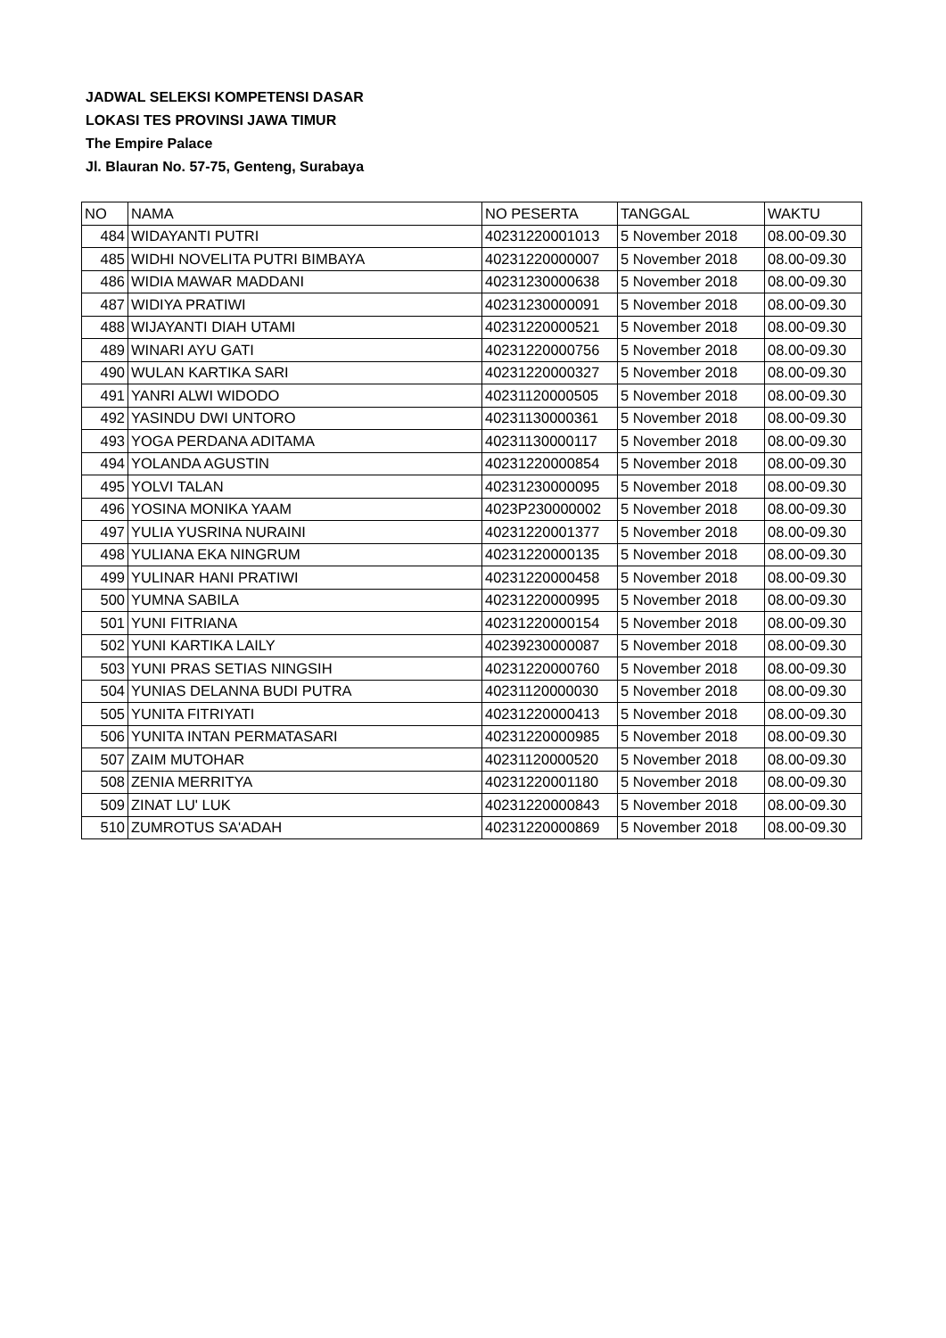JADWAL SELEKSI KOMPETENSI DASAR
LOKASI TES PROVINSI JAWA TIMUR
The Empire Palace
Jl. Blauran No. 57-75, Genteng, Surabaya
| NO | NAMA | NO PESERTA | TANGGAL | WAKTU |
| 484 | WIDAYANTI PUTRI | 40231220001013 | 5 November 2018 | 08.00-09.30 |
| 485 | WIDHI NOVELITA PUTRI BIMBAYA | 40231220000007 | 5 November 2018 | 08.00-09.30 |
| 486 | WIDIA MAWAR MADDANI | 40231230000638 | 5 November 2018 | 08.00-09.30 |
| 487 | WIDIYA PRATIWI | 40231230000091 | 5 November 2018 | 08.00-09.30 |
| 488 | WIJAYANTI DIAH UTAMI | 40231220000521 | 5 November 2018 | 08.00-09.30 |
| 489 | WINARI AYU GATI | 40231220000756 | 5 November 2018 | 08.00-09.30 |
| 490 | WULAN KARTIKA SARI | 40231220000327 | 5 November 2018 | 08.00-09.30 |
| 491 | YANRI ALWI WIDODO | 40231120000505 | 5 November 2018 | 08.00-09.30 |
| 492 | YASINDU DWI UNTORO | 40231130000361 | 5 November 2018 | 08.00-09.30 |
| 493 | YOGA PERDANA ADITAMA | 40231130000117 | 5 November 2018 | 08.00-09.30 |
| 494 | YOLANDA AGUSTIN | 40231220000854 | 5 November 2018 | 08.00-09.30 |
| 495 | YOLVI TALAN | 40231230000095 | 5 November 2018 | 08.00-09.30 |
| 496 | YOSINA MONIKA YAAM | 4023P230000002 | 5 November 2018 | 08.00-09.30 |
| 497 | YULIA YUSRINA NURAINI | 40231220001377 | 5 November 2018 | 08.00-09.30 |
| 498 | YULIANA EKA NINGRUM | 40231220000135 | 5 November 2018 | 08.00-09.30 |
| 499 | YULINAR HANI PRATIWI | 40231220000458 | 5 November 2018 | 08.00-09.30 |
| 500 | YUMNA SABILA | 40231220000995 | 5 November 2018 | 08.00-09.30 |
| 501 | YUNI FITRIANA | 40231220000154 | 5 November 2018 | 08.00-09.30 |
| 502 | YUNI KARTIKA LAILY | 40239230000087 | 5 November 2018 | 08.00-09.30 |
| 503 | YUNI PRAS SETIAS NINGSIH | 40231220000760 | 5 November 2018 | 08.00-09.30 |
| 504 | YUNIAS DELANNA BUDI PUTRA | 40231120000030 | 5 November 2018 | 08.00-09.30 |
| 505 | YUNITA FITRIYATI | 40231220000413 | 5 November 2018 | 08.00-09.30 |
| 506 | YUNITA INTAN PERMATASARI | 40231220000985 | 5 November 2018 | 08.00-09.30 |
| 507 | ZAIM MUTOHAR | 40231120000520 | 5 November 2018 | 08.00-09.30 |
| 508 | ZENIA MERRITYA | 40231220001180 | 5 November 2018 | 08.00-09.30 |
| 509 | ZINAT LU' LUK | 40231220000843 | 5 November 2018 | 08.00-09.30 |
| 510 | ZUMROTUS SA'ADAH | 40231220000869 | 5 November 2018 | 08.00-09.30 |